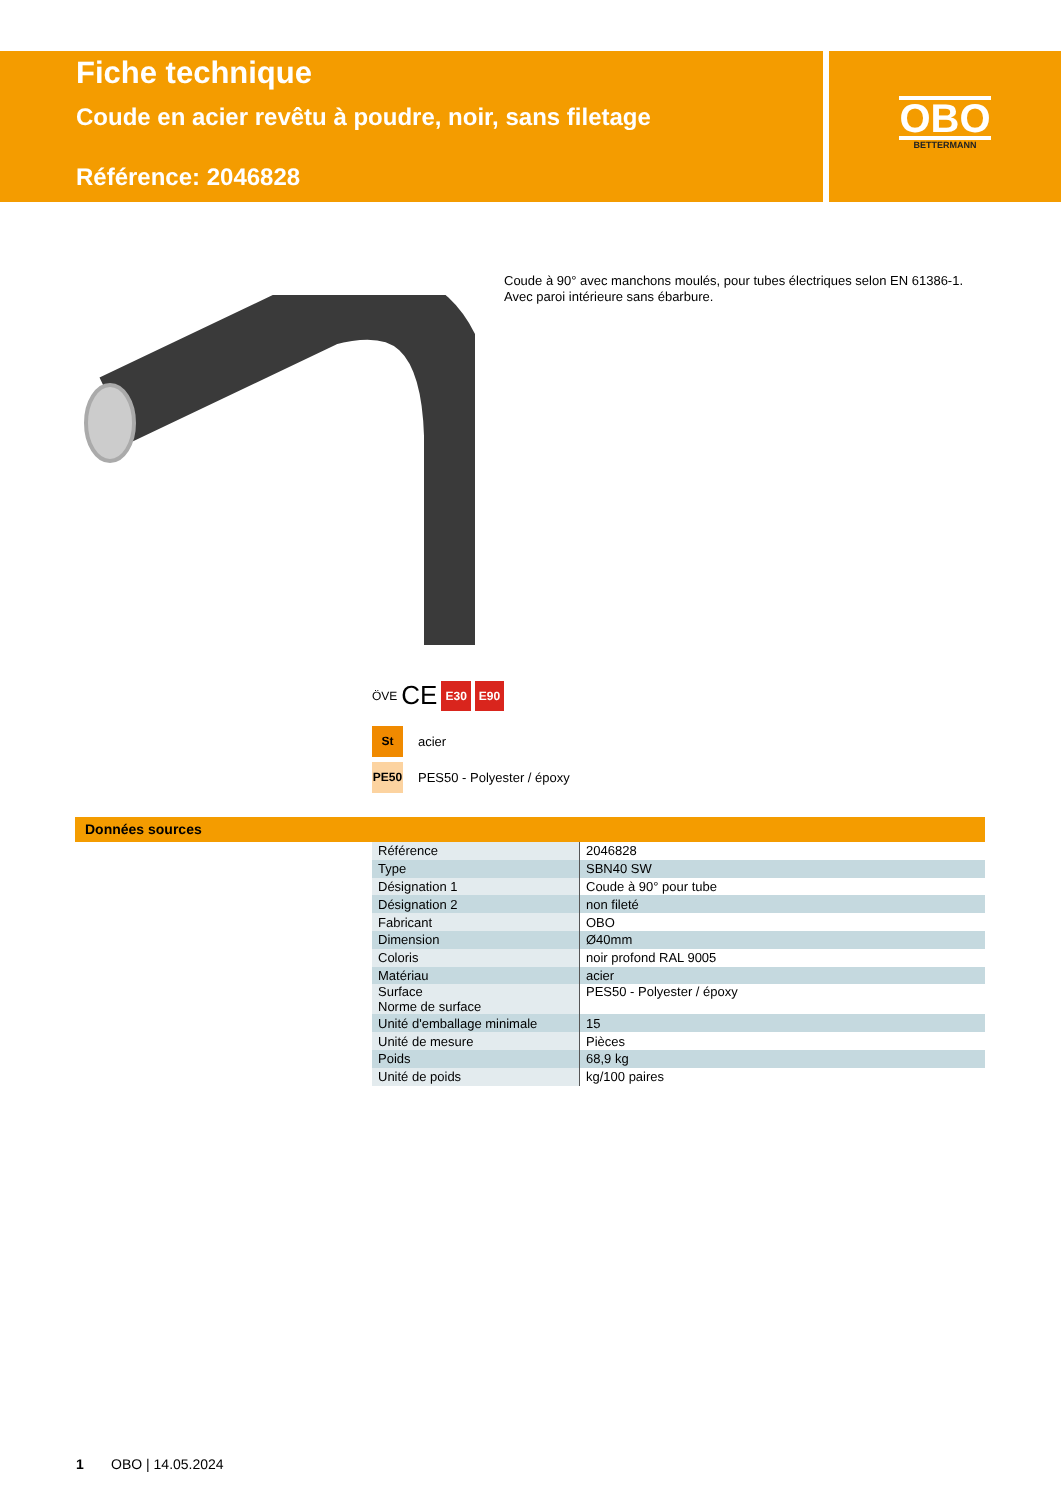Fiche technique
Coude en acier revêtu à poudre, noir, sans filetage
Référence: 2046828
OBO
BETTERMANN
Coude à 90° avec manchons moulés, pour tubes électriques selon EN 61386-1.
Avec paroi intérieure sans ébarbure.
ÖVE CE E30 E90
St acier
PE50 PES50 - Polyester / époxy
Données sources
| Référence | 2046828 |
| Type | SBN40 SW |
| Désignation 1 | Coude à 90° pour tube |
| Désignation 2 | non fileté |
| Fabricant | OBO |
| Dimension | Ø40mm |
| Coloris | noir profond RAL 9005 |
| Matériau | acier |
| Surface Norme de surface | PES50 - Polyester / époxy |
| Unité d'emballage minimale | 15 |
| Unité de mesure | Pièces |
| Poids | 68,9 kg |
| Unité de poids | kg/100 paires |
1 OBO | 14.05.2024